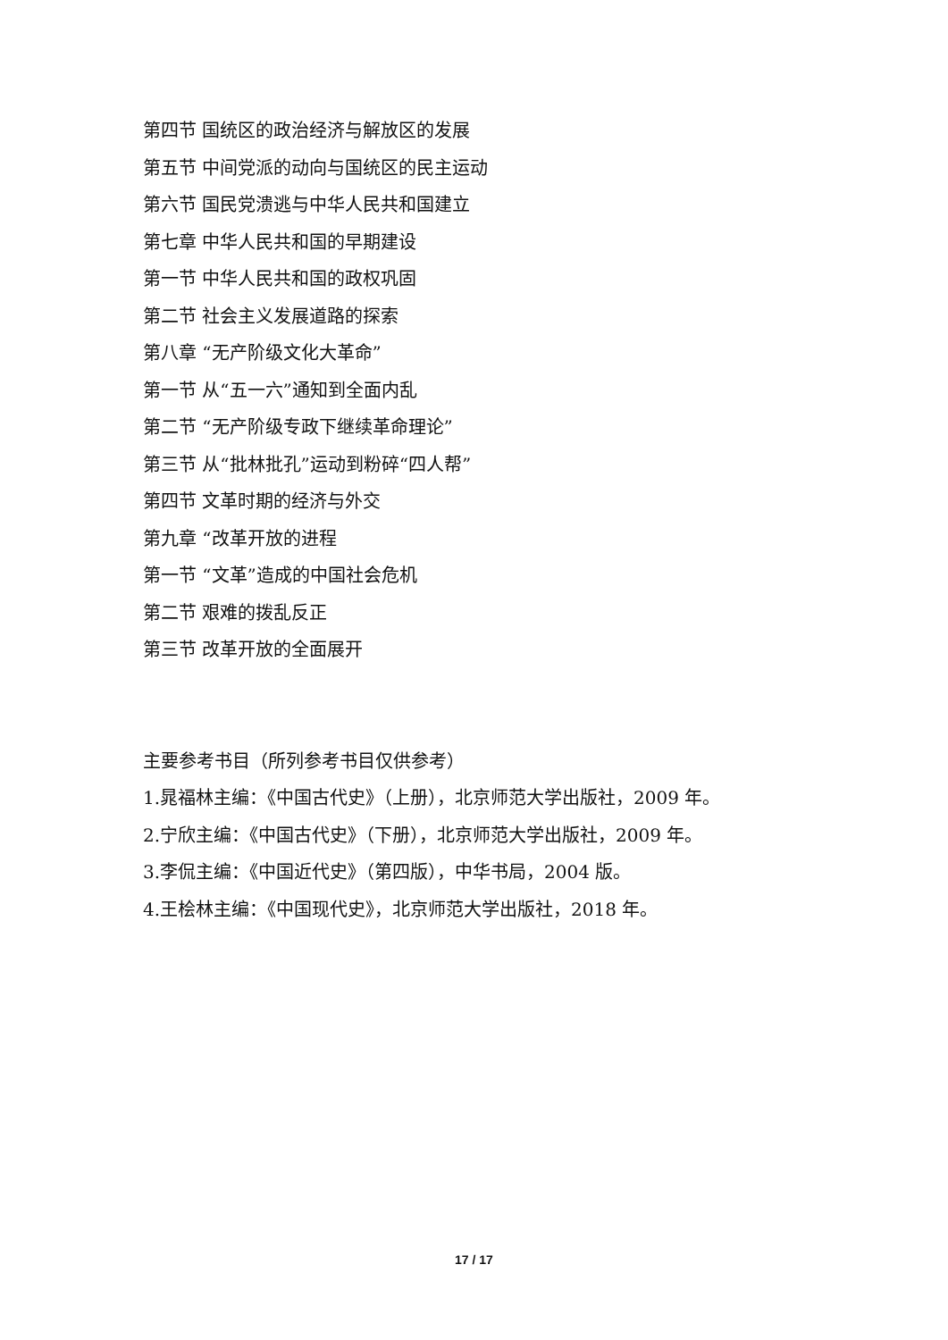第四节 国统区的政治经济与解放区的发展
第五节 中间党派的动向与国统区的民主运动
第六节 国民党溃逃与中华人民共和国建立
第七章 中华人民共和国的早期建设
第一节 中华人民共和国的政权巩固
第二节 社会主义发展道路的探索
第八章 “无产阶级文化大革命”
第一节 从“五一六”通知到全面内乱
第二节 “无产阶级专政下继续革命理论”
第三节 从“批林批孔”运动到粉碎“四人帮”
第四节 文革时期的经济与外交
第九章 “改革开放的进程
第一节 “文革”造成的中国社会危机
第二节 艰难的拨乱反正
第三节 改革开放的全面展开
主要参考书目（所列参考书目仅供参考）
1.晁福林主编：《中国古代史》（上册），北京师范大学出版社，2009 年。
2.宁欣主编：《中国古代史》（下册），北京师范大学出版社，2009 年。
3.李侃主编：《中国近代史》（第四版），中华书局，2004 版。
4.王桧林主编：《中国现代史》，北京师范大学出版社，2018 年。
17 / 17